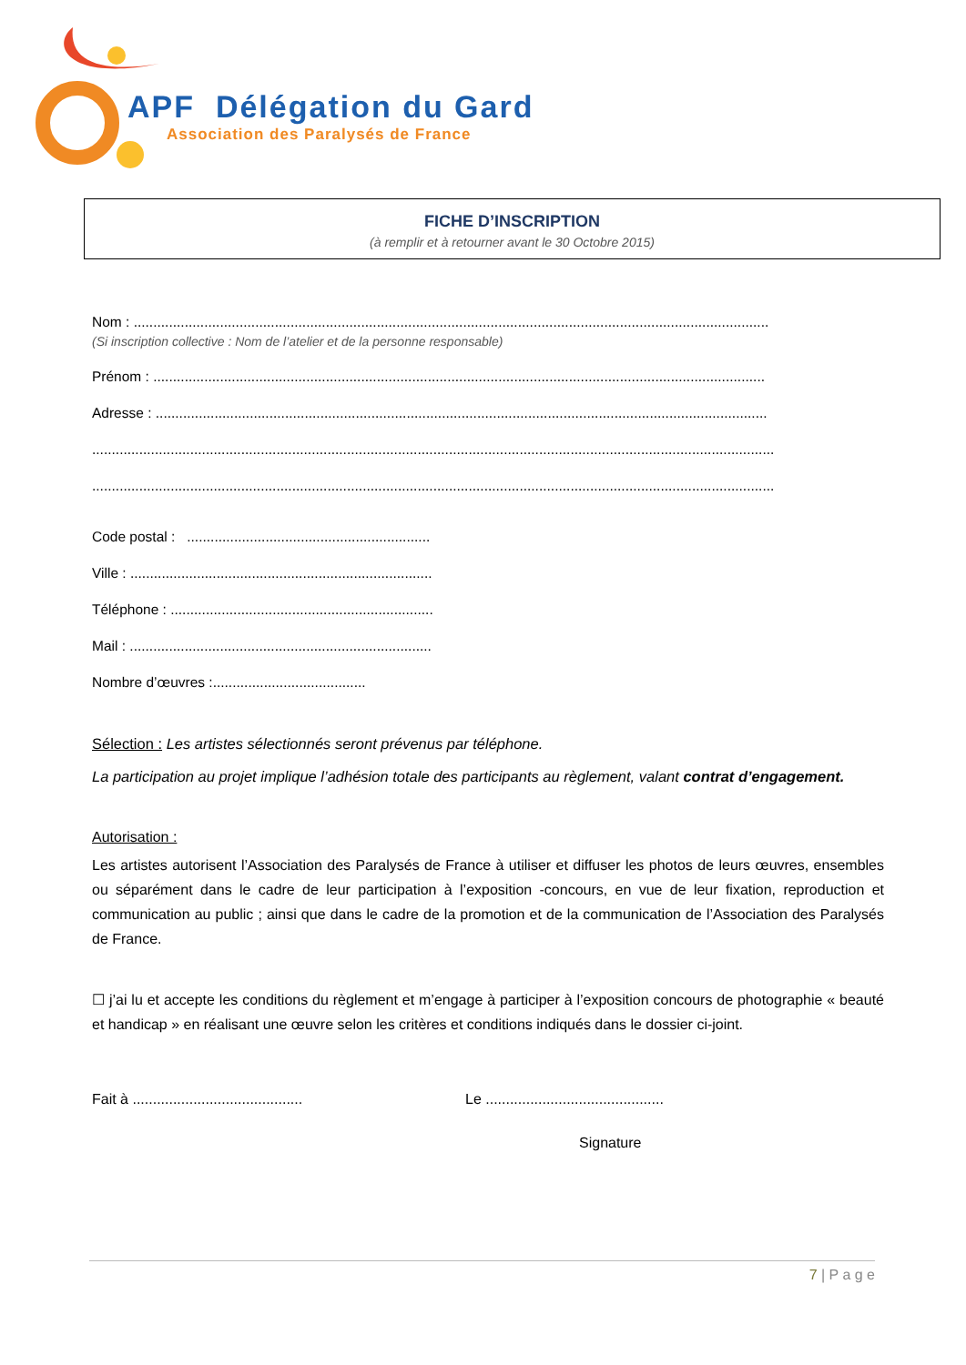APF Délégation du Gard
Association des Paralysés de France
FICHE D’INSCRIPTION
(à remplir et à retourner avant le 30 Octobre 2015)
Nom : ..................................................................................................................................................................
(Si inscription collective : Nom de l’atelier et de la personne responsable)
Prénom : ............................................................................................................................................................
Adresse : ............................................................................................................................................................
..............................................................................................................................................................................
..............................................................................................................................................................................
Code postal : ..............................................................
Ville : .............................................................................
Téléphone : ...................................................................
Mail : .............................................................................
Nombre d’œuvres :.......................................
Sélection : Les artistes sélectionnés seront prévenus par téléphone.
La participation au projet implique l’adhésion totale des participants au règlement, valant contrat d’engagement.
Autorisation :
Les artistes autorisent l’Association des Paralysés de France à utiliser et diffuser les photos de leurs œuvres, ensembles ou séparément dans le cadre de leur participation à l’exposition -concours, en vue de leur fixation, reproduction et communication au public ; ainsi que dans le cadre de la promotion et de la communication de l’Association des Paralysés de France.
☐ j’ai lu et accepte les conditions du règlement et m’engage à participer à l’exposition concours de photographie « beauté et handicap » en réalisant une œuvre selon les critères et conditions indiqués dans le dossier ci-joint.
Fait à .......................................... Le ............................................
Signature
7 | P a g e